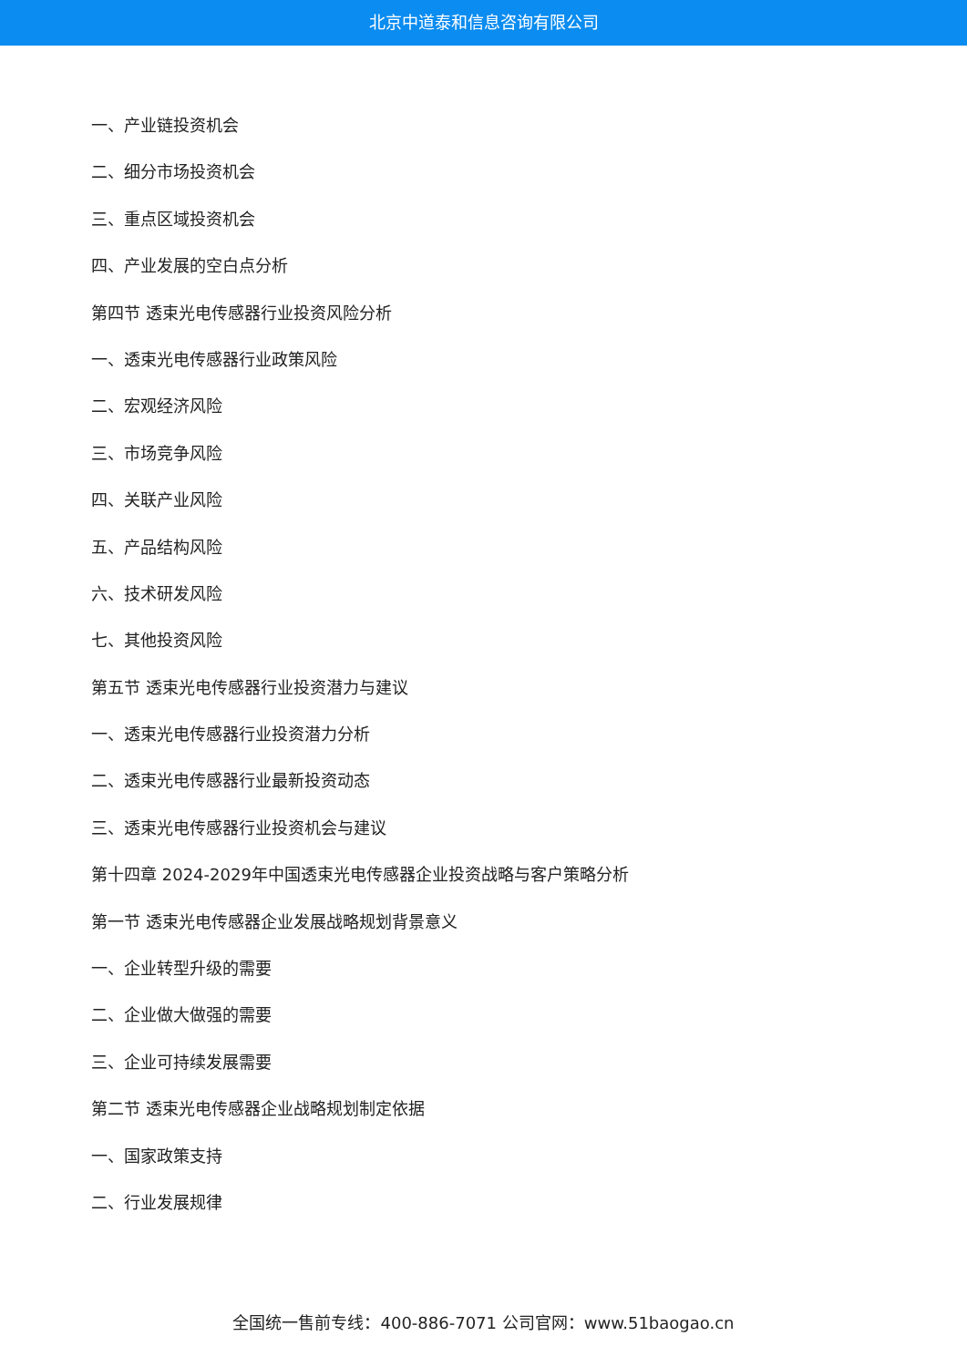北京中道泰和信息咨询有限公司
一、产业链投资机会
二、细分市场投资机会
三、重点区域投资机会
四、产业发展的空白点分析
第四节 透束光电传感器行业投资风险分析
一、透束光电传感器行业政策风险
二、宏观经济风险
三、市场竞争风险
四、关联产业风险
五、产品结构风险
六、技术研发风险
七、其他投资风险
第五节 透束光电传感器行业投资潜力与建议
一、透束光电传感器行业投资潜力分析
二、透束光电传感器行业最新投资动态
三、透束光电传感器行业投资机会与建议
第十四章 2024-2029年中国透束光电传感器企业投资战略与客户策略分析
第一节 透束光电传感器企业发展战略规划背景意义
一、企业转型升级的需要
二、企业做大做强的需要
三、企业可持续发展需要
第二节 透束光电传感器企业战略规划制定依据
一、国家政策支持
二、行业发展规律
全国统一售前专线：400-886-7071 公司官网：www.51baogao.cn